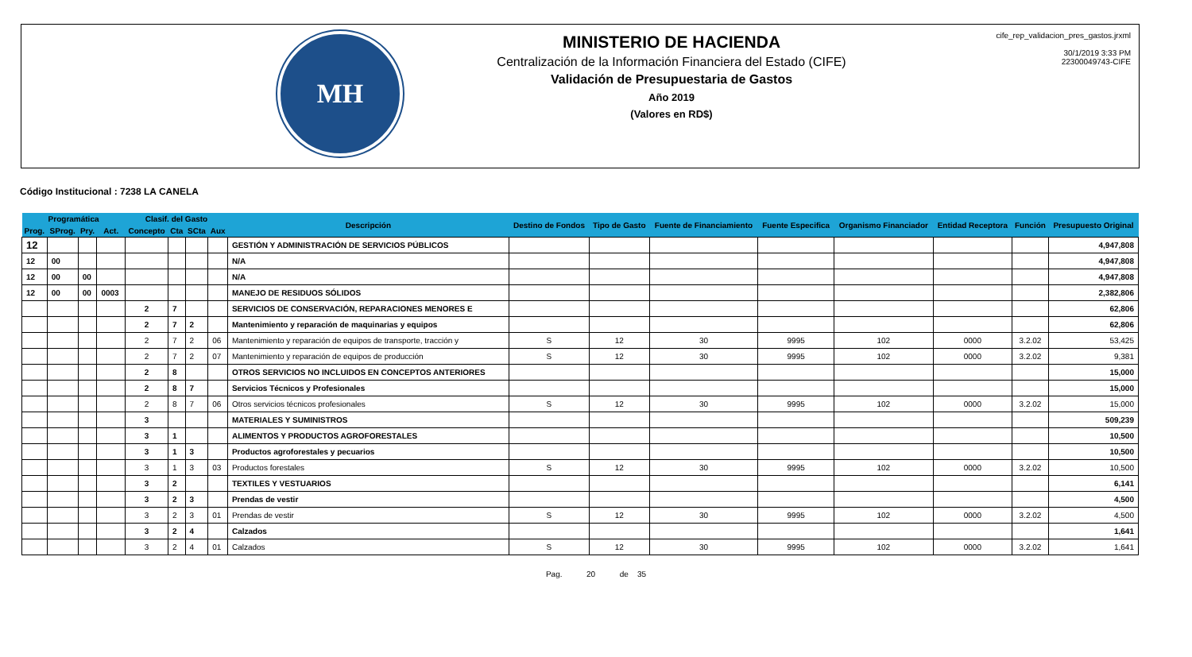MH
MINISTERIO DE HACIENDA
Centralización de la Información Financiera del Estado (CIFE)
Validación de Presupuestaria de Gastos
Año 2019
(Valores en RD$)
cife_rep_validacion_pres_gastos.jrxml
30/1/2019 3:33 PM
22300049743-CIFE
Código Institucional : 7238 LA CANELA
| Programática | | | | Clasif. del Gasto | | | | Descripción | Destino de Fondos | Tipo de Gasto | Fuente de Financiamiento | Fuente Especifica | Organismo Financiador | Entidad Receptora | Función | Presupuesto Original |
| --- | --- | --- | --- | --- | --- | --- | --- | --- | --- | --- | --- | --- | --- | --- | --- | --- |
| Prog. | SProg. | Pry. | Act. | Concepto | Cta | SCta | Aux | | | | | | | | | |
| 12 | | | | | | | | GESTIÓN Y ADMINISTRACIÓN DE SERVICIOS PÚBLICOS | | | | | | | | 4,947,808 |
| 12 | 00 | | | | | | | N/A | | | | | | | | 4,947,808 |
| 12 | 00 | 00 | | | | | | N/A | | | | | | | | 4,947,808 |
| 12 | 00 | 00 | 0003 | | | | | MANEJO DE RESIDUOS SÓLIDOS | | | | | | | | 2,382,806 |
| | | | | 2 | 7 | | | SERVICIOS DE CONSERVACIÓN, REPARACIONES MENORES E | | | | | | | | 62,806 |
| | | | | 2 | 7 | 2 | | Mantenimiento y reparación de maquinarias y equipos | | | | | | | | 62,806 |
| | | | | 2 | 7 | 2 | 06 | Mantenimiento y reparación de equipos de transporte, tracción y | S | 12 | 30 | 9995 | 102 | 0000 | 3.2.02 | 53,425 |
| | | | | 2 | 7 | 2 | 07 | Mantenimiento y reparación de equipos de producción | S | 12 | 30 | 9995 | 102 | 0000 | 3.2.02 | 9,381 |
| | | | | 2 | 8 | | | OTROS SERVICIOS NO INCLUIDOS EN CONCEPTOS ANTERIORES | | | | | | | | 15,000 |
| | | | | 2 | 8 | 7 | | Servicios Técnicos y Profesionales | | | | | | | | 15,000 |
| | | | | 2 | 8 | 7 | 06 | Otros servicios técnicos profesionales | S | 12 | 30 | 9995 | 102 | 0000 | 3.2.02 | 15,000 |
| | | | | 3 | | | | MATERIALES Y SUMINISTROS | | | | | | | | 509,239 |
| | | | | 3 | 1 | | | ALIMENTOS Y PRODUCTOS AGROFORESTALES | | | | | | | | 10,500 |
| | | | | 3 | 1 | 3 | | Productos agroforestales y pecuarios | | | | | | | | 10,500 |
| | | | | 3 | 1 | 3 | 03 | Productos forestales | S | 12 | 30 | 9995 | 102 | 0000 | 3.2.02 | 10,500 |
| | | | | 3 | 2 | | | TEXTILES Y VESTUARIOS | | | | | | | | 6,141 |
| | | | | 3 | 2 | 3 | | Prendas de vestir | | | | | | | | 4,500 |
| | | | | 3 | 2 | 3 | 01 | Prendas de vestir | S | 12 | 30 | 9995 | 102 | 0000 | 3.2.02 | 4,500 |
| | | | | 3 | 2 | 4 | | Calzados | | | | | | | | 1,641 |
| | | | | 3 | 2 | 4 | 01 | Calzados | S | 12 | 30 | 9995 | 102 | 0000 | 3.2.02 | 1,641 |
Pag. 20 de 35